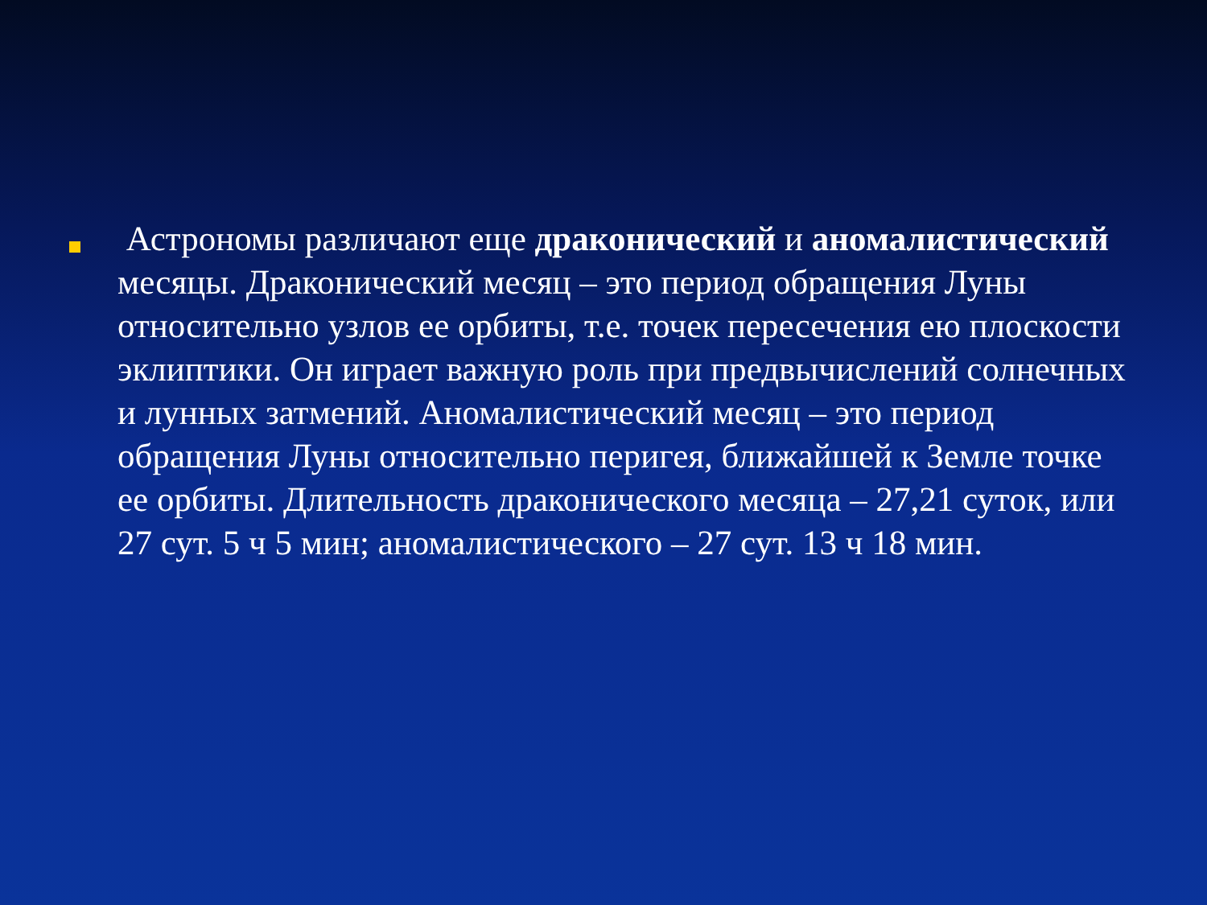Астрономы различают еще драконический и аномалистический месяцы. Драконический месяц – это период обращения Луны относительно узлов ее орбиты, т.е. точек пересечения ею плоскости эклиптики. Он играет важную роль при предвычислений солнечных и лунных затмений. Аномалистический месяц – это период обращения Луны относительно перигея, ближайшей к Земле точке ее орбиты. Длительность драконического месяца – 27,21 суток, или 27 сут. 5 ч 5 мин; аномалистического – 27 сут. 13 ч 18 мин.